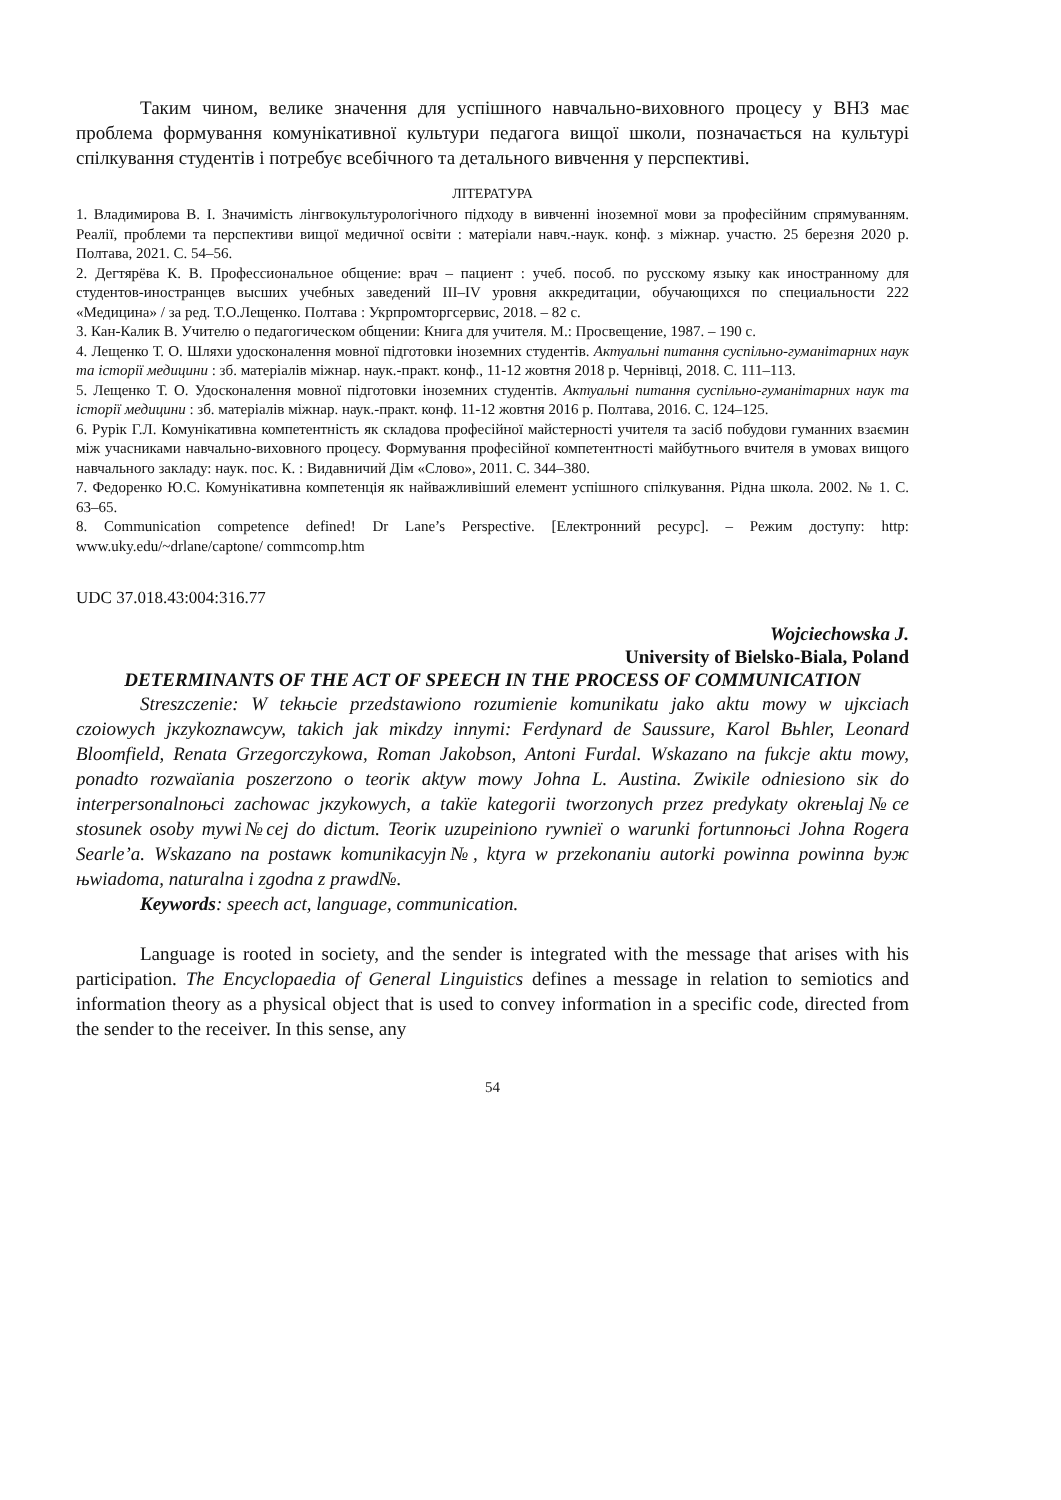Таким чином, велике значення для успішного навчально-виховного процесу у ВНЗ має проблема формування комунікативної культури педагога вищої школи, позначається на культурі спілкування студентів і потребує всебічного та детального вивчення у перспективі.
ЛІТЕРАТУРА
1. Владимирова В. І. Значимість лінгвокультурологічного підходу в вивченні іноземної мови за професійним спрямуванням. Реалії, проблеми та перспективи вищої медичної освіти : матеріали навч.-наук. конф. з міжнар. участю. 25 березня 2020 р. Полтава, 2021. С. 54–56.
2. Дегтярёва К. В. Профессиональное общение: врач – пациент : учеб. пособ. по русскому языку как иностранному для студентов-иностранцев высших учебных заведений III–IV уровня аккредитации, обучающихся по специальности 222 «Медицина» / за ред. Т.О.Лещенко. Полтава : Укрпромторгсервис, 2018. – 82 с.
3. Кан-Калик В. Учителю о педагогическом общении: Книга для учителя. М.: Просвещение, 1987. – 190 с.
4. Лещенко Т. О. Шляхи удосконалення мовної підготовки іноземних студентів. Актуальні питання суспільно-гуманітарних наук та історії медицини : зб. матеріалів міжнар. наук.-практ. конф., 11-12 жовтня 2018 р. Чернівці, 2018. С. 111–113.
5. Лещенко Т. О. Удосконалення мовної підготовки іноземних студентів. Актуальні питання суспільно-гуманітарних наук та історії медицини : зб. матеріалів міжнар. наук.-практ. конф. 11-12 жовтня 2016 р. Полтава, 2016. С. 124–125.
6. Рурік Г.Л. Комунікативна компетентність як складова професійної майстерності учителя та засіб побудови гуманних взаємин між учасниками навчально-виховного процесу. Формування професійної компетентності майбутнього вчителя в умовах вищого навчального закладу: наук. пос. К. : Видавничий Дім «Слово», 2011. С. 344–380.
7. Федоренко Ю.С. Комунікативна компетенція як найважливіший елемент успішного спілкування. Рідна школа. 2002. № 1. С. 63–65.
8. Communication competence defined! Dr Lane’s Perspective. [Електронний ресурс]. – Режим доступу: http: www.uky.edu/~drlane/captone/ commcomp.htm
UDC 37.018.43:004:316.77
Wojciechowska J.
University of Bielsko-Biala, Poland
DETERMINANTS OF THE ACT OF SPEECH IN THE PROCESS OF COMMUNICATION
Streszczenie: W tekњcie przedstawiono rozumienie komunikatu jako aktu mowy w ujкciach czoiowych jкzykoznawcуw, takich jak miкdzy innymi: Ferdynard de Saussure, Karol Bьhler, Leonard Bloomfield, Renata Grzegorczykowa, Roman Jakobson, Antoni Furdal. Wskazano na fukcje aktu mowy, ponadto rozwaїania poszerzono o teoriк aktуw mowy Johna L. Austina. Zwiкіle odniesiono siк do interpersonalnoњci zachowaс jкzykowych, a takїe kategorii tworzonych przez predykaty okreњlaj№ce stosunek osoby mуwi№cej do dictum. Teoriк uzupeiniono rуwnieї o warunki fortunnoњci Johna Rogera Searle’a. Wskazano na postawк komunikacyjn№, ktуra w przekonaniu autorki powinna powinna byж њwiadoma, naturalna i zgodna z prawd№.
Keywords: speech act, language, communication.
Language is rooted in society, and the sender is integrated with the message that arises with his participation. The Encyclopaedia of General Linguistics defines a message in relation to semiotics and information theory as a physical object that is used to convey information in a specific code, directed from the sender to the receiver. In this sense, any
54